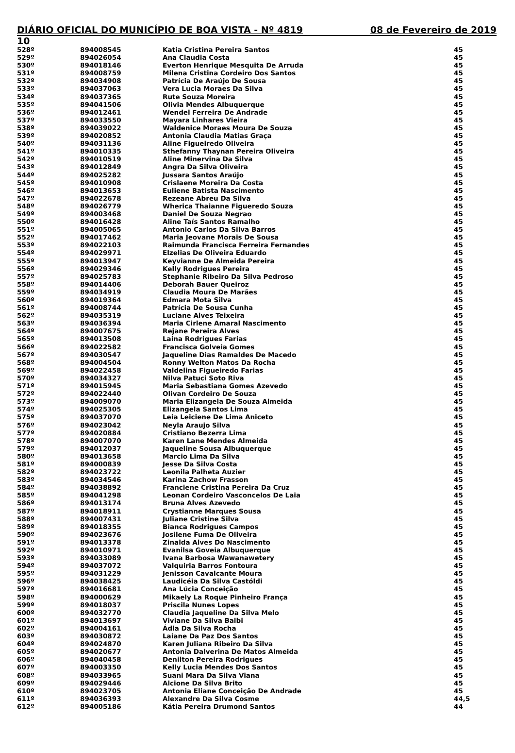DIÁRIO OFICIAL DO MUNICÍPIO DE BOA VISTA - Nº 4819 08 de Fevereiro de 2019
10
| 528º | 894008545 | Katia Cristina Pereira Santos | 45 |
| 529º | 894026054 | Ana Claudia Costa | 45 |
| 530º | 894018146 | Everton Henrique Mesquita De Arruda | 45 |
| 531º | 894008759 | Milena Cristina Cordeiro Dos Santos | 45 |
| 532º | 894034908 | Patrícia De Araújo De Sousa | 45 |
| 533º | 894037063 | Vera Lucia Moraes Da Silva | 45 |
| 534º | 894037365 | Rute Souza Moreira | 45 |
| 535º | 894041506 | Olivia Mendes Albuquerque | 45 |
| 536º | 894012461 | Wendel Ferreira De Andrade | 45 |
| 537º | 894033550 | Mayara Linhares Vieira | 45 |
| 538º | 894039022 | Waldenice Moraes Moura De Souza | 45 |
| 539º | 894020852 | Antonia Claudia Matias Graça | 45 |
| 540º | 894031136 | Aline Figueiredo Oliveira | 45 |
| 541º | 894010335 | Sthefanny Thaynan Pereira Oliveira | 45 |
| 542º | 894010519 | Aline Minervina Da Silva | 45 |
| 543º | 894012849 | Angra Da Silva Oliveira | 45 |
| 544º | 894025282 | Jussara Santos Araújo | 45 |
| 545º | 894010908 | Crislaene Moreira Da Costa | 45 |
| 546º | 894013653 | Euliene Batista Nascimento | 45 |
| 547º | 894022678 | Rezeane Abreu Da Silva | 45 |
| 548º | 894026779 | Wherica Thaianne Figueredo Souza | 45 |
| 549º | 894003468 | Daniel De Souza Negrao | 45 |
| 550º | 894016428 | Aline Taís Santos Ramalho | 45 |
| 551º | 894005065 | Antonio Carlos Da Silva Barros | 45 |
| 552º | 894017462 | Maria Jeovane Morais De Sousa | 45 |
| 553º | 894022103 | Raimunda Francisca Ferreira Fernandes | 45 |
| 554º | 894029971 | Elzelias De Oliveira Eduardo | 45 |
| 555º | 894013947 | Keyvianne De Almeida Pereira | 45 |
| 556º | 894029346 | Kelly Rodrigues Pereira | 45 |
| 557º | 894025783 | Stephanie Ribeiro Da Silva Pedroso | 45 |
| 558º | 894014406 | Deborah Bauer Queiroz | 45 |
| 559º | 894034919 | Claudia Moura De Marães | 45 |
| 560º | 894019364 | Edmara Mota Silva | 45 |
| 561º | 894008744 | Patrícia De Sousa Cunha | 45 |
| 562º | 894035319 | Luciane Alves Teixeira | 45 |
| 563º | 894036394 | Maria Cirlene Amaral Nascimento | 45 |
| 564º | 894007675 | Rejane Pereira Alves | 45 |
| 565º | 894013508 | Laina Rodrigues Farias | 45 |
| 566º | 894022582 | Francisca Golveia Gomes | 45 |
| 567º | 894030547 | Jaqueline Dias Ramaldes De Macedo | 45 |
| 568º | 894004504 | Ronny Welton Matos Da Rocha | 45 |
| 569º | 894022458 | Valdelina Figueiredo Farias | 45 |
| 570º | 894034327 | Nilva Patuci Soto Riva | 45 |
| 571º | 894015945 | Maria Sebastiana Gomes Azevedo | 45 |
| 572º | 894022440 | Olivan Cordeiro De Souza | 45 |
| 573º | 894009070 | Maria Elizangela De Souza Almeida | 45 |
| 574º | 894025305 | Elizangela Santos Lima | 45 |
| 575º | 894037070 | Leia Leiciene De Lima Aniceto | 45 |
| 576º | 894023042 | Neyla Araujo Silva | 45 |
| 577º | 894020884 | Cristiano Bezerra Lima | 45 |
| 578º | 894007070 | Karen Lane Mendes Almeida | 45 |
| 579º | 894012037 | Jaqueline Sousa Albuquerque | 45 |
| 580º | 894013658 | Marcio Lima Da Silva | 45 |
| 581º | 894000839 | Jesse Da Silva Costa | 45 |
| 582º | 894023722 | Leonila Palheta Auzier | 45 |
| 583º | 894034546 | Karina Zachow Frasson | 45 |
| 584º | 894038892 | Franciene Cristina Pereira Da Cruz | 45 |
| 585º | 894041298 | Leonan Cordeiro Vasconcelos De Laia | 45 |
| 586º | 894013174 | Bruna Alves Azevedo | 45 |
| 587º | 894018911 | Crystianne Marques Sousa | 45 |
| 588º | 894007431 | Juliane Cristine Silva | 45 |
| 589º | 894018355 | Bianca Rodrigues Campos | 45 |
| 590º | 894023676 | Josilene Fuma De Oliveira | 45 |
| 591º | 894013378 | Zinalda Alves Do Nascimento | 45 |
| 592º | 894010971 | Evanilsa Goveia Albuquerque | 45 |
| 593º | 894033089 | Ivana Barbosa Wawanawetery | 45 |
| 594º | 894037072 | Valquiria Barros Fontoura | 45 |
| 595º | 894031229 | Jenisson Cavalcante Moura | 45 |
| 596º | 894038425 | Laudicéia Da Silva Castóldi | 45 |
| 597º | 894016681 | Ana Lúcia Conceição | 45 |
| 598º | 894000629 | Mikaely La Roque Pinheiro França | 45 |
| 599º | 894018037 | Priscila Nunes Lopes | 45 |
| 600º | 894032770 | Claudia Jaqueline Da Silva Melo | 45 |
| 601º | 894013697 | Viviane Da Silva Balbi | 45 |
| 602º | 894004161 | Ádla Da Silva Rocha | 45 |
| 603º | 894030872 | Laiane Da Paz Dos Santos | 45 |
| 604º | 894024870 | Karen Juliana Ribeiro Da Silva | 45 |
| 605º | 894020677 | Antonia Dalverina De Matos Almeida | 45 |
| 606º | 894040458 | Denilton Pereira Rodrigues | 45 |
| 607º | 894003350 | Kelly Lucia Mendes Dos Santos | 45 |
| 608º | 894033965 | Suani Mara Da Silva Viana | 45 |
| 609º | 894029446 | Alcione Da Silva Brito | 45 |
| 610º | 894023705 | Antonia Eliane Conceição De Andrade | 45 |
| 611º | 894036393 | Alexandre Da Silva Cosme | 44,5 |
| 612º | 894005186 | Kátia Pereira Drumond Santos | 44 |